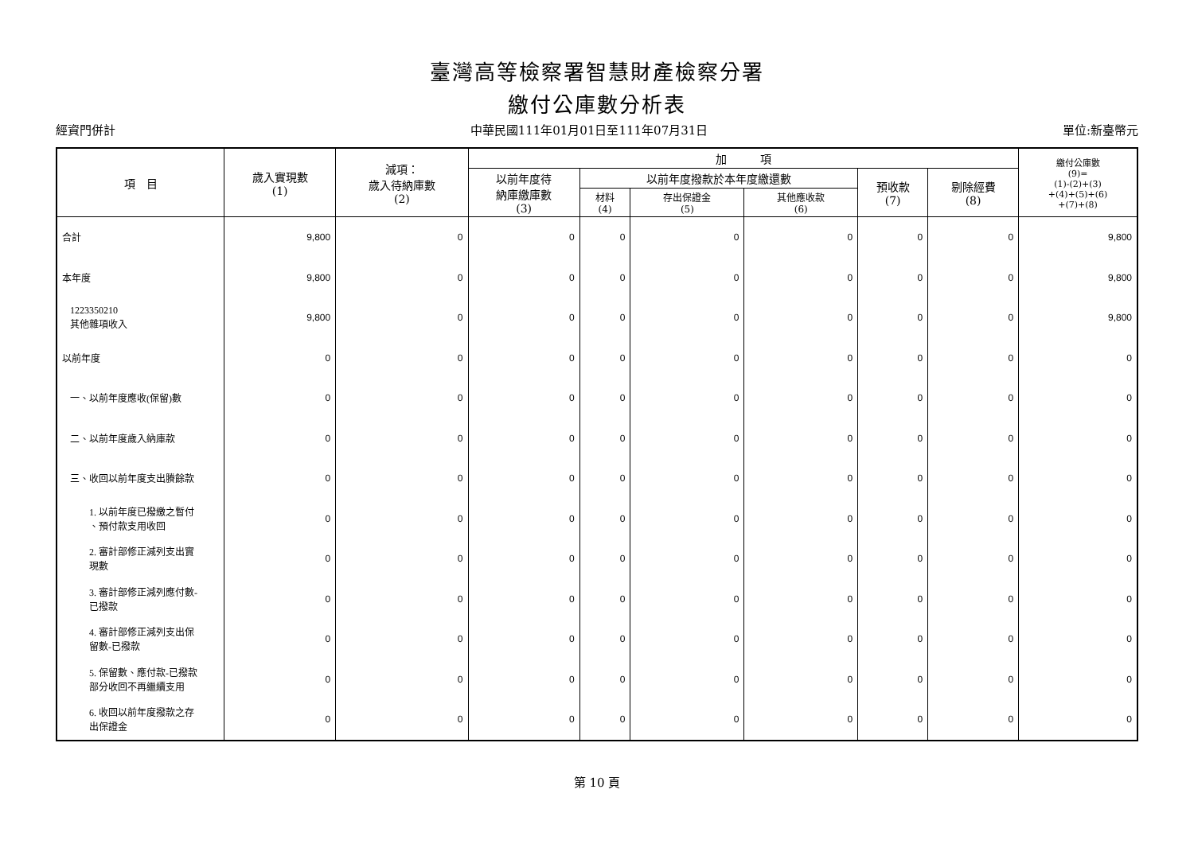臺灣高等檢察署智慧財產檢察分署
繳付公庫數分析表
經資門併計 中華民國111年01月01日至111年07月31日 單位:新臺幣元
| 項 目 | 歲入實現數 (1) | 減項： 歲入待納庫數 (2) | 加 項 | | | | | | 繳付公庫數 (9)= (1)-(2)+(3) +(4)+(5)+(6) +(7)+(8) |
| --- | --- | --- | --- | --- | --- | --- | --- | --- | --- |
| | | | 以前年度待 納庫繳庫數 (3) | 以前年度撥款於本年度繳還數 | | | 預收款 (7) | 剔除經費 (8) | |
| | | | | 材料 (4) | 存出保證金 (5) | 其他應收款 (6) | | | |
| 合計 | 9,800 | 0 | 0 | 0 | 0 | 0 | 0 | 0 | 9,800 |
| 本年度 | 9,800 | 0 | 0 | 0 | 0 | 0 | 0 | 0 | 9,800 |
| 1223350210 其他雜項收入 | 9,800 | 0 | 0 | 0 | 0 | 0 | 0 | 0 | 9,800 |
| 以前年度 | 0 | 0 | 0 | 0 | 0 | 0 | 0 | 0 | 0 |
| 一、以前年度應收(保留)數 | 0 | 0 | 0 | 0 | 0 | 0 | 0 | 0 | 0 |
| 二、以前年度歲入納庫款 | 0 | 0 | 0 | 0 | 0 | 0 | 0 | 0 | 0 |
| 三、收回以前年度支出賸餘款 | 0 | 0 | 0 | 0 | 0 | 0 | 0 | 0 | 0 |
| 1. 以前年度已撥繳之暫付 、預付款支用收回 | 0 | 0 | 0 | 0 | 0 | 0 | 0 | 0 | 0 |
| 2. 審計部修正減列支出實 現數 | 0 | 0 | 0 | 0 | 0 | 0 | 0 | 0 | 0 |
| 3. 審計部修正減列應付數- 已撥款 | 0 | 0 | 0 | 0 | 0 | 0 | 0 | 0 | 0 |
| 4. 審計部修正減列支出保 留數-已撥款 | 0 | 0 | 0 | 0 | 0 | 0 | 0 | 0 | 0 |
| 5. 保留數、應付款-已撥款 部分收回不再繼續支用 | 0 | 0 | 0 | 0 | 0 | 0 | 0 | 0 | 0 |
| 6. 收回以前年度撥款之存 出保證金 | 0 | 0 | 0 | 0 | 0 | 0 | 0 | 0 | 0 |
第 10 頁